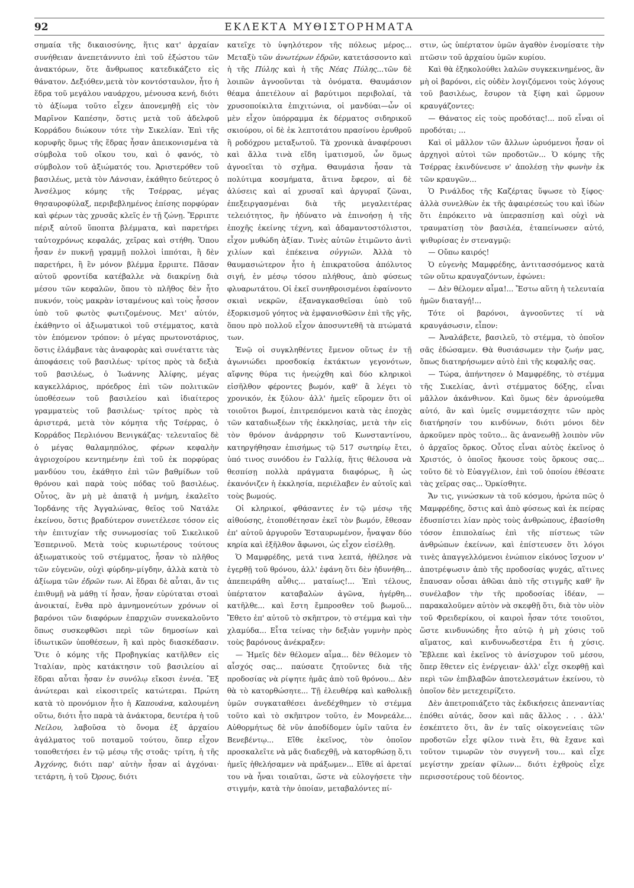92 ΕΚΛΕΚΤΑ ΜΥΘΙΣΤΟΡΗΜΑΤΑ
σημαία τῆς δικαιοσύνης, ἥτις κατ' ἀρχαίαν συνήθειαν ἀνεπετάννυτο ἐπὶ τοῦ ἐξώστου τῶν ἀνακτόρων, ὅτε ἄνθρωπος κατεδικάζετο εἰς θάνατον. Δεξιόθεν,μετὰ τὸν κοντόσταυλον, ἦτο ἡ ἕδρα τοῦ μεγάλου ναυάρχου, μένουσα κενή, διότι τὸ ἀξίωμα τοῦτο εἶχεν ἀπονεμηθῇ εἰς τὸν Μαρῖνον Καπέσην, ὅστις μετὰ τοῦ ἀδελφοῦ Κορράδου διώκουν τότε τὴν Σικελίαν. Ἐπὶ τῆς κορυφῆς ὅμως τῆς ἕδρας ἦσαν ἀπεικονισμένα τὰ σύμβολα τοῦ οἴκου του, καὶ ὁ φανός, τὸ σύμβολον τοῦ ἀξιώματός του. Ἀριστερόθεν τοῦ βασιλέως, μετὰ τὸν Λάνσιαν, ἐκάθητο δεύτερος ὁ Ἀνσέλμος κόμης τῆς Τσέρρας, μέγας θησαυροφύλαξ, περιβεβλημένος ἐπίσης πορφύραν καὶ φέρων τὰς χρυσᾶς κλεῖς ἐν τῇ ζώνῃ. Ἔρριπτε πέριξ αὐτοῦ ὕποπτα βλέμματα, καὶ παρετήρει ταὐτοχρόνως κεφαλάς, χεῖρας καὶ στήθη. Ὅπου ἦσαν ἐν πυκνῇ γραμμῇ πολλοὶ ἱππόται, ἢ δὲν παρετήρει, ἢ ἓν μόνον βλέμμα ἔρριπτε. Πᾶσαν αὐτοῦ φροντίδα κατέβαλλε νὰ διακρίνῃ διὰ μέσου τῶν κεφαλῶν, ὅπου τὸ πλῆθος δὲν ἦτο πυκνόν, τοὺς μακρὰν ἱσταμένους καὶ τοὺς ἧσσον ὑπὸ τοῦ φωτὸς φωτιζομένους. Μετ' αὐτόν, ἐκάθηντο οἱ ἀξιωματικοὶ τοῦ στέμματος, κατὰ τὸν ἑπόμενον τρόπον: ὁ μέγας πρωτονοτάριος, ὅστις ἐλάμβανε τὰς ἀναφορὰς καὶ συνέταττε τὰς ἀποφάσεις τοῦ βασιλέως· τρίτος πρὸς τὰ δεξιὰ τοῦ βασιλέως, ὁ Ἰωάννης Ἀλίφης, μέγας καγκελλάριος, πρόεδρος ἐπὶ τῶν πολιτικῶν ὑποθέσεων τοῦ βασιλείου καὶ ἰδιαίτερος γραμματεὺς τοῦ βασιλέως· τρίτος πρὸς τὰ ἀριστερά, μετὰ τὸν κόμητα τῆς Τσέρρας, ὁ Κορράδος Περλιόνου Βενιγκάζας· τελευταῖος δὲ ὁ μέγας θαλαμηπόλος, φέρων κεφαλὴν ἀγριοχοίρου κεντημένην ἐπὶ τοῦ ἐκ πορφύρας μανδύου του, ἐκάθητο ἐπὶ τῶν βαθμίδων τοῦ θρόνου καὶ παρὰ τοὺς πόδας τοῦ βασιλέως. Οὗτος, ἂν μὴ μὲ ἀπατᾷ ἡ μνήμη, ἐκαλεῖτο Ἰορδάνης τῆς Ἀγγαλώνας, θεῖος τοῦ Νατάλε ἐκείνου, ὅστις βραδύτερον συνετέλεσε τόσον εἰς τὴν ἐπιτυχίαν τῆς συνωμοσίας τοῦ Σικελικοῦ Ἑσπερινοῦ. Μετὰ τοὺς κυριωτέρους τούτους ἀξιωματικοὺς τοῦ στέμματος, ἦσαν τὸ πλῆθος τῶν εὐγενῶν, οὐχὶ φύρδην-μίγδην, ἀλλὰ κατὰ τὸ ἀξίωμα τῶν ἑδρῶν των. Αἱ ἕδραι δὲ αὗται, ἄν τις ἐπιθυμῇ νὰ μάθῃ τί ἦσαν, ἦσαν εὐρύταται στοαὶ ἀνοικταί, ἔνθα πρὸ ἀμνημονεύτων χρόνων οἱ βαρόνοι τῶν διαφόρων ἐπαρχιῶν συνεκαλοῦντο ὅπως συσκεφθῶσι περὶ τῶν δημοσίων καὶ ἰδιωτικῶν ὑποθέσεων, ἢ καὶ πρὸς διασκέδασιν. Ὅτε ὁ κόμης τῆς Προβηγκίας κατῆλθεν εἰς Ἰταλίαν, πρὸς κατάκτησιν τοῦ βασιλείου αἱ ἕδραι αὗται ἦσαν ἐν συνόλῳ εἴκοσι ἐννέα. Ἓξ ἀνώτεραι καὶ εἰκοσιτρεῖς κατώτεραι. Πρώτη κατὰ τὸ προνόμιον ἦτο ἡ Καπουάνα, καλουμένη οὕτω, διότι ἦτο παρὰ τὰ ἀνάκτορα, δευτέρα ἡ τοῦ Νείλου, λαβοῦσα τὸ ὄνομα ἐξ ἀρχαίου ἀγάλματος τοῦ ποταμοῦ τούτου, ὅπερ εἶχον τοποθετήσει ἐν τῷ μέσῳ τῆς στοᾶς· τρίτη, ἡ τῆς Ἀγχόνης, διότι παρ' αὐτὴν ἦσαν αἱ ἀγχόναι· τετάρτη, ἡ τοῦ Ὄρους, διότι
κατεῖχε τὸ ὑψηλότερον τῆς πόλεως μέρος... Μεταξὺ τῶν ἀνωτέρων ἑδρῶν, κατετάσσοντο καὶ ἡ τῆς Πύλης καὶ ἡ τῆς Νέας Πύλης...τῶν δὲ λοιπῶν ἀγνοοῦνται τὰ ὀνόματα. Θαυμάσιον θέαμα ἀπετέλουν αἱ βαρύτιμοι περιβολαί, τὰ χρυσοποίκιλτα ἐπιχιτώνια, οἱ μανδύαι—ὧν οἱ μὲν εἶχον ὑπόρραμμα ἐκ δέρματος σιδηρικοῦ σκιούρου, οἱ δὲ ἐκ λεπτοτάτου πρασίνου ἐρυθροῦ ἢ ροδόχρου μεταξωτοῦ. Τὰ χρονικὰ ἀναφέρουσι καὶ ἄλλα τινὰ εἴδη ἱματισμοῦ, ὧν ὅμως ἀγνοεῖται τὸ σχῆμα. Θαυμάσια ἦσαν τὰ πολύτιμα κοσμήματα, ἅτινα ἔφερον, αἱ δὲ ἁλύσεις καὶ αἱ χρυσαῖ καὶ ἀργυραῖ ζῶναι, ἐπεξειργασμέναι διὰ τῆς μεγαλειτέρας τελειότητος, ἣν ἠδύνατο νὰ ἐπινοήσῃ ἡ τῆς ἐποχῆς ἐκείνης τέχνη, καὶ ἀδαμαντοστόλιστοι, εἶχον μυθώδη ἀξίαν. Τινὲς αὐτῶν ἐτιμῶντο ἀντὶ χιλίων καὶ ἐπέκεινα οὐγγιῶν. Ἀλλὰ τὸ θαυμασιώτερον ἦτο ἡ ἐπικρατοῦσα ἀπόλυτος σιγή, ἐν μέσῳ τόσου πλήθους, ἀπὸ φύσεως φλυαρωτάτου. Οἱ ἐκεῖ συνηθροισμένοι ἐφαίνοντο σκιαὶ νεκρῶν, ἐξαναγκασθεῖσαι ὑπὸ τοῦ ἐξορκισμοῦ γόητος νὰ ἐμφανισθῶσιν ἐπὶ τῆς γῆς, ὅπου πρὸ πολλοῦ εἶχον ἀποσυντεθῆ τὰ πτώματά των.
Ἐνῷ οἱ συγκληθέντες ἔμενον οὕτως ἐν τῇ ἀγωνιώδει προσδοκίᾳ ἐκτάκτων γεγονότων, αἴφνης θύρα τις ἠνεῴχθη καὶ δύο κληρικοὶ εἰσῆλθον φέροντες βωμόν, καθ' ἃ λέγει τὸ χρονικόν, ἐκ ξύλου· ἀλλ' ἡμεῖς εὕρομεν ὅτι οἱ τοιοῦτοι βωμοί, ἐπιτρεπόμενοι κατὰ τὰς ἐποχὰς τῶν καταδιωξέων τῆς ἐκκλησίας, μετὰ τὴν εἰς τὸν θρόνον ἀνάρρησιν τοῦ Κωνσταντίνου, κατηργήθησαν ἐπισήμως τῷ 517 σωτηρίῳ ἔτει, ὑπό τινος συνόδου ἐν Γαλλίᾳ, ἥτις θέλουσα νὰ θεσπίσῃ πολλὰ πράγματα διαφόρως, ἢ ὡς ἐκανόνιζεν ἡ ἐκκλησία, περιέλαβεν ἐν αὐτοῖς καὶ τοὺς βωμούς.
Οἱ κληρικοί, φθάσαντες ἐν τῷ μέσῳ τῆς αἰθούσης, ἐτοποθέτησαν ἐκεῖ τὸν βωμόν, ἔθεσαν ἐπ' αὐτοῦ ἀργυροῦν Ἐσταυρωμένον, ἧναψαν δύο κηρία καὶ ἐξῆλθον ἄφωνοι, ὡς εἶχον εἰσέλθῃ.
Ὁ Μαμφρέδης, μετά τινα λεπτά, ἠθέλησε νὰ ἐγερθῇ τοῦ θρόνου, ἀλλ' ἐφάνη ὅτι δὲν ἠδυνήθη... ἀπεπειράθη αὖθις... ματαίως!... Ἐπὶ τέλους, ὑπέρτατον καταβαλὼν ἀγῶνα, ἠγέρθη... κατῆλθε... καὶ ἔστη ἔμπροσθεν τοῦ βωμοῦ... Ἔθετο ἐπ' αὐτοῦ τὸ σκῆπτρον, τὸ στέμμα καὶ τὴν χλαμύδα... Εἶτα τείνας τὴν δεξιὰν γυμνὴν πρὸς τοὺς βαρόνους ἀνέκραξεν:
— Ἡμεῖς δὲν θέλομεν αἷμα... δὲν θέλομεν τὸ αἶσχός σας... παύσατε ζητοῦντες διὰ τῆς προδοσίας νὰ ρίψητε ἡμᾶς ἀπὸ τοῦ θρόνου... Δὲν θὰ τὸ κατορθώσητε... Τῇ ἐλευθέρᾳ καὶ καθολικῇ ὑμῶν συγκαταθέσει ἀνεδέχθημεν τὸ στέμμα τοῦτο καὶ τὸ σκῆπτρον τοῦτο, ἐν Μονρεάλε... Αὐθορμήτως δὲ νῦν ἀποδίδομεν ὑμῖν ταῦτα ἐν Βενεβέντῳ... Εἴθε ἐκεῖνος, τὸν ὁποῖον προσκαλεῖτε νὰ μᾶς διαδεχθῇ, νὰ κατορθώσῃ ὅ,τι ἡμεῖς ἠθελήσαμεν νὰ πράξωμεν... Εἴθε αἱ ἀρεταί του νὰ ἦναι τοιαῦται, ὥστε νὰ εὐλογήσετε τὴν στιγμήν, κατὰ τὴν ὁποίαν, μεταβαλόντες πί-
στιν, ὡς ὑπέρτατον ὑμῶν ἀγαθὸν ἐνομίσατε τὴν πτῶσιν τοῦ ἀρχαίου ὑμῶν κυρίου.
Καὶ θὰ ἐξηκολούθει λαλῶν συγκεκινημένος, ἂν μὴ οἱ βαρόνοι, εἰς οὐδὲν λογιζόμενοι τοὺς λόγους τοῦ βασιλέως, ἔσυρον τὰ ξίφη καὶ ὥρμουν κραυγάζοντες:
— Θάνατος εἰς τοὺς προδότας!... ποῦ εἶναι οἱ προδόται; ...
Καὶ οἱ μᾶλλον τῶν ἄλλων ὠρυόμενοι ἦσαν οἱ ἀρχηγοὶ αὐτοὶ τῶν προδοτῶν... Ὁ κόμης τῆς Τσέρρας ἐκινδύνευσε ν' ἀπολέσῃ τὴν φωνὴν ἐκ τῶν κραυγῶν...
Ὁ Ρινάλδος τῆς Καζέρτας ὕψωσε τὸ ξίφος· ἀλλὰ συνελθὼν ἐκ τῆς ἀφαιρέσεώς του καὶ ἰδὼν ὅτι ἐπρόκειτο νὰ ὑπερασπίσῃ καὶ οὐχὶ νὰ τραυματίσῃ τὸν βασιλέα, ἐταπείνωσεν αὐτό, ψιθυρίσας ἐν στεναγμῷ:
— Οὔπω καιρός!
Ὁ εὐγενὴς Μαμφρέδης, ἀντιτασσόμενος κατὰ τῶν οὕτω κραυγαζόντων, ἐφώνει:
— Δὲν θέλομεν αἷμα!... Ἔστω αὕτη ἡ τελευταία ἡμῶν διαταγή!...
Τότε οἱ βαρόνοι, ἀγνοοῦντες τί νὰ κραυγάσωσιν, εἶπον:
— Ἀναλάβετε, βασιλεῦ, τὸ στέμμα, τὸ ὁποῖον σᾶς ἐδώσαμεν. Θὰ θυσιάσωμεν τὴν ζωήν μας, ὅπως διατηρήσωμεν αὐτὸ ἐπὶ τῆς κεφαλῆς σας.
— Τώρα, ἀπήντησεν ὁ Μαμφρέδης, τὸ στέμμα τῆς Σικελίας, ἀντὶ στέμματος δόξης, εἶναι μᾶλλον ἀκάνθινον. Καὶ ὅμως δὲν ἀρνούμεθα αὐτό, ἂν καὶ ὑμεῖς συμμετάσχητε τῶν πρὸς διατήρησίν του κινδύνων, διότι μόνοι δὲν ἀρκοῦμεν πρὸς τοῦτο... ἃς ἀνανεωθῇ λοιπὸν νῦν ὁ ἀρχαῖος ὅρκος. Οὗτος εἶναι αὐτὸς ἐκεῖνος ὁ Χριστός, ὁ ὁποῖος ἤκουσε τοὺς ὅρκους σας... τοῦτο δὲ τὸ Εὐαγγέλιον, ἐπὶ τοῦ ὁποίου ἐθέσατε τὰς χεῖρας σας... Ὁρκίσθητε.
Ἄν τις, γινώσκων τὰ τοῦ κόσμου, ἠρώτα πῶς ὁ Μαμφρέδης, ὅστις καὶ ἀπὸ φύσεως καὶ ἐκ πείρας ἐδυσπίστει λίαν πρὸς τοὺς ἀνθρώπους, ἐβασίσθη τόσον ἐπιπολαίως ἐπὶ τῆς πίστεως τῶν ἀνθρώπων ἐκείνων, καὶ ἐπίστευσεν ὅτι λόγοι τινὲς ἀπαγγελλόμενοι ἐνώπιον εἰκόνος ἴσχυον ν' ἀποτρέψωσιν ἀπὸ τῆς προδοσίας ψυχάς, αἵτινες ἔπαυσαν οὖσαι ἀθῶαι ἀπὸ τῆς στιγμῆς καθ' ἣν συνέλαβον τὴν τῆς προδοσίας ἰδέαν, — παρακαλοῦμεν αὐτὸν νὰ σκεφθῇ ὅτι, διὰ τὸν υἱὸν τοῦ Φρειδερίκου, οἱ καιροὶ ἦσαν τότε τοιοῦτοι, ὥστε κινδυνώδης ἦτο αὐτῷ ἡ μὴ χύσις τοῦ αἵματος, καὶ κινδυνωδεστέρα ἔτι ἡ χύσις. Ἔβλεπε καὶ ἐκεῖνος τὸ ἀνίσχυρον τοῦ μέσου, ὅπερ ἔθετεν εἰς ἐνέργειαν· ἀλλ' εἶχε σκεφθῇ καὶ περὶ τῶν ἐπιβλαβῶν ἀποτελεσμάτων ἐκείνου, τὸ ὁποῖον δὲν μετεχειρίζετο.
Δὲν ἀπετροπιάζετο τὰς ἐκδικήσεις ἀπεναντίας ἐπόθει αὐτάς, ὅσον καὶ πᾶς ἄλλος . . . ἀλλ' ἐσκέπτετο ὅτι, ἂν ἐν ταῖς οἰκογενείαις τῶν προδοτῶν εἶχε φίλον τινὰ ἔτι, θὰ ἔχανε καὶ τοῦτον τιμωρῶν τὸν συγγενῆ του... καὶ εἶχε μεγίστην χρείαν φίλων... διότι ἐχθροὺς εἶχε περισσοτέρους τοῦ δέοντος.